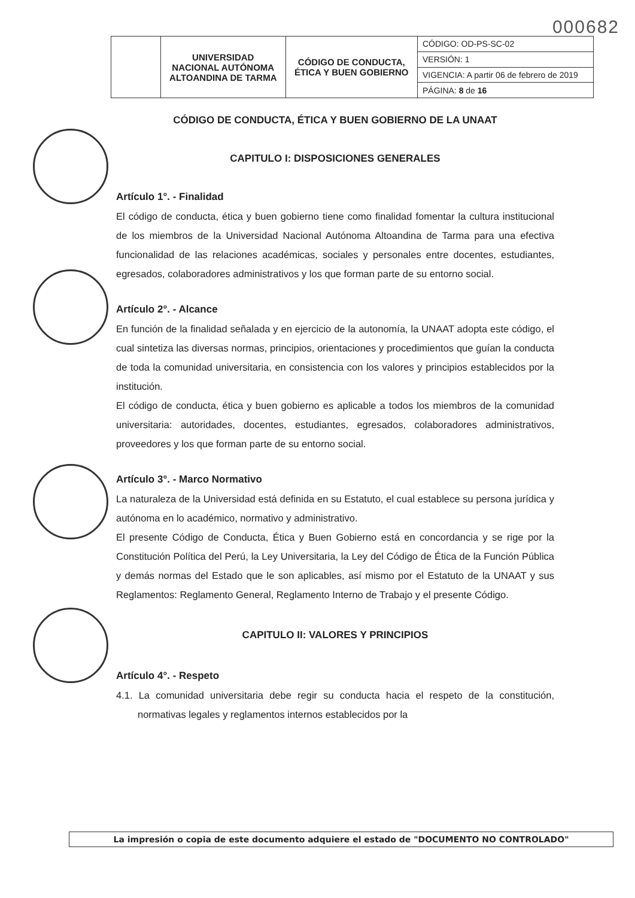000682
| | UNIVERSIDAD NACIONAL AUTÓNOMA ALTOANDINA DE TARMA | CÓDIGO DE CONDUCTA, ÉTICA Y BUEN GOBIERNO | CÓDIGO: OD-PS-SC-02 |
| | | | VERSIÓN: 1 |
| | | | VIGENCIA: A partir 06 de febrero de 2019 |
| | | | PÁGINA: 8 de 16 |
CÓDIGO DE CONDUCTA, ÉTICA Y BUEN GOBIERNO DE LA UNAAT
CAPITULO I: DISPOSICIONES GENERALES
Artículo 1°. - Finalidad
El código de conducta, ética y buen gobierno tiene como finalidad fomentar la cultura institucional de los miembros de la Universidad Nacional Autónoma Altoandina de Tarma para una efectiva funcionalidad de las relaciones académicas, sociales y personales entre docentes, estudiantes, egresados, colaboradores administrativos y los que forman parte de su entorno social.
Artículo 2°. - Alcance
En función de la finalidad señalada y en ejercicio de la autonomía, la UNAAT adopta este código, el cual sintetiza las diversas normas, principios, orientaciones y procedimientos que guían la conducta de toda la comunidad universitaria, en consistencia con los valores y principios establecidos por la institución.
El código de conducta, ética y buen gobierno es aplicable a todos los miembros de la comunidad universitaria: autoridades, docentes, estudiantes, egresados, colaboradores administrativos, proveedores y los que forman parte de su entorno social.
Artículo 3°. - Marco Normativo
La naturaleza de la Universidad está definida en su Estatuto, el cual establece su persona jurídica y autónoma en lo académico, normativo y administrativo.
El presente Código de Conducta, Ética y Buen Gobierno está en concordancia y se rige por la Constitución Política del Perú, la Ley Universitaria, la Ley del Código de Ética de la Función Pública y demás normas del Estado que le son aplicables, así mismo por el Estatuto de la UNAAT y sus Reglamentos: Reglamento General, Reglamento Interno de Trabajo y el presente Código.
CAPITULO II: VALORES Y PRINCIPIOS
Artículo 4°. - Respeto
4.1. La comunidad universitaria debe regir su conducta hacia el respeto de la constitución, normativas legales y reglamentos internos establecidos por la
La impresión o copia de este documento adquiere el estado de "DOCUMENTO NO CONTROLADO"